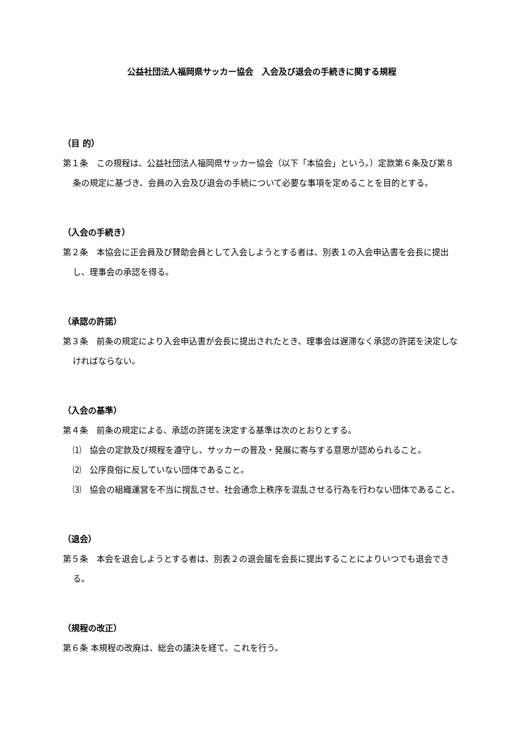公益社団法人福岡県サッカー協会　入会及び退会の手続きに関する規程
（目 的）
第１条　この規程は、公益社団法人福岡県サッカー協会（以下「本協会」という。）定款第６条及び第８条の規定に基づき、会員の入会及び退会の手続について必要な事項を定めることを目的とする。
（入会の手続き）
第２条　本協会に正会員及び賛助会員として入会しようとする者は、別表１の入会申込書を会長に提出し、理事会の承認を得る。
（承認の許諾）
第３条　前条の規定により入会申込書が会長に提出されたとき、理事会は遅滞なく承認の許諾を決定しなければならない。
（入会の基準）
第４条　前条の規定による、承認の許諾を決定する基準は次のとおりとする。
⑴　協会の定款及び規程を遵守し、サッカーの普及・発展に寄与する意思が認められること。
⑵　公序良俗に反していない団体であること。
⑶　協会の組織運営を不当に撹乱させ、社会通念上秩序を混乱させる行為を行わない団体であること。
（退会）
第５条　本会を退会しようとする者は、別表２の退会届を会長に提出することによりいつでも退会できる。
（規程の改正）
第６条 本規程の改廃は、総会の議決を経て、これを行う。